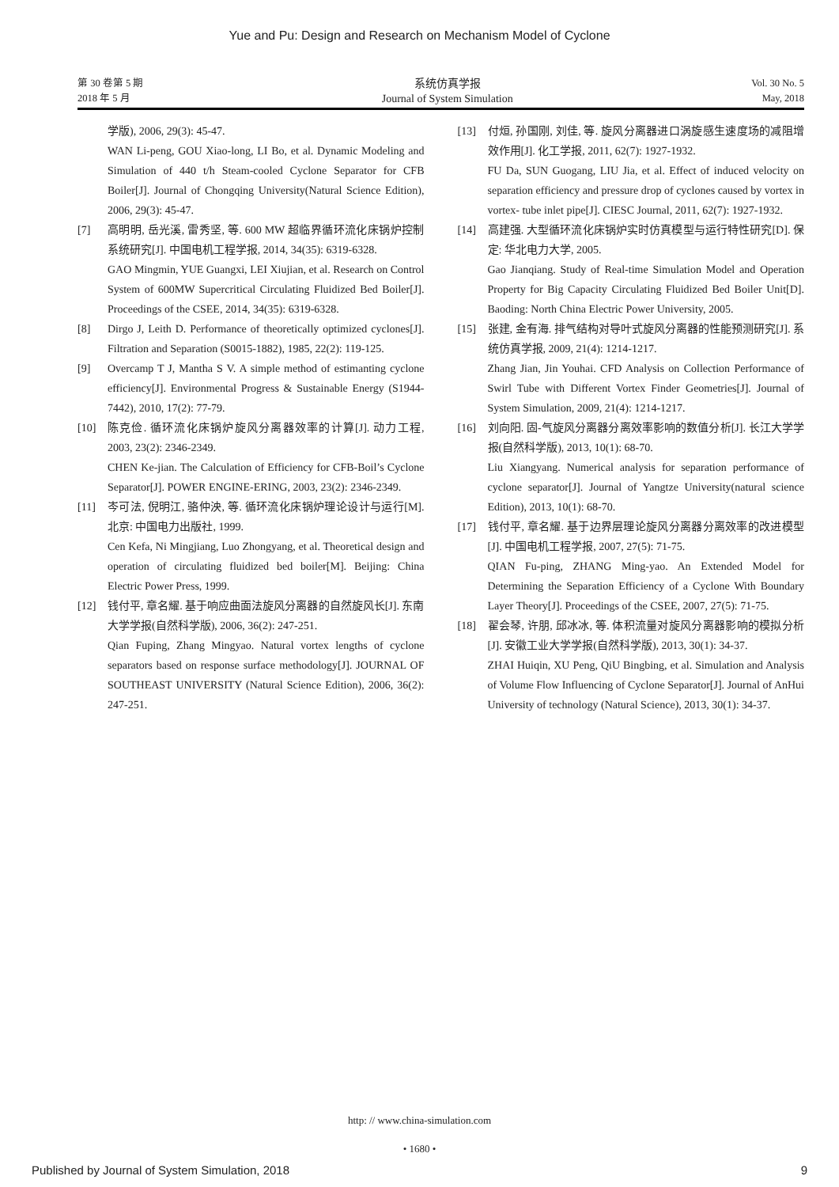Yue and Pu: Design and Research on Mechanism Model of Cyclone
第 30 卷第 5 期
2018 年 5 月
系统仿真学报
Journal of System Simulation
Vol. 30 No. 5
May, 2018
学版), 2006, 29(3): 45-47.
WAN Li-peng, GOU Xiao-long, LI Bo, et al. Dynamic Modeling and Simulation of 440 t/h Steam-cooled Cyclone Separator for CFB Boiler[J]. Journal of Chongqing University(Natural Science Edition), 2006, 29(3): 45-47.
[7] 高明明, 岳光溪, 雷秀坚, 等. 600 MW 超临界循环流化床锅炉控制系统研究[J]. 中国电机工程学报, 2014, 34(35): 6319-6328.
GAO Mingmin, YUE Guangxi, LEI Xiujian, et al. Research on Control System of 600MW Supercritical Circulating Fluidized Bed Boiler[J]. Proceedings of the CSEE, 2014, 34(35): 6319-6328.
[8] Dirgo J, Leith D. Performance of theoretically optimized cyclones[J]. Filtration and Separation (S0015-1882), 1985, 22(2): 119-125.
[9] Overcamp T J, Mantha S V. A simple method of estimanting cyclone efficiency[J]. Environmental Progress & Sustainable Energy (S1944-7442), 2010, 17(2): 77-79.
[10] 陈克俭. 循环流化床锅炉旋风分离器效率的计算[J]. 动力工程, 2003, 23(2): 2346-2349.
CHEN Ke-jian. The Calculation of Efficiency for CFB-Boil’s Cyclone Separator[J]. POWER ENGINE-ERING, 2003, 23(2): 2346-2349.
[11] 岑可法, 倪明江, 骆仲泱, 等. 循环流化床锅炉理论设计与运行[M]. 北京: 中国电力出版社, 1999.
Cen Kefa, Ni Mingjiang, Luo Zhongyang, et al. Theoretical design and operation of circulating fluidized bed boiler[M]. Beijing: China Electric Power Press, 1999.
[12] 钱付平, 章名耀. 基于响应曲面法旋风分离器的自然旋风长[J]. 东南大学学报(自然科学版), 2006, 36(2): 247-251.
Qian Fuping, Zhang Mingyao. Natural vortex lengths of cyclone separators based on response surface methodology[J]. JOURNAL OF SOUTHEAST UNIVERSITY (Natural Science Edition), 2006, 36(2): 247-251.
[13] 付烜, 孙国刚, 刘佳, 等. 旋风分离器进口涡旋感生速度场的减阻增效作用[J]. 化工学报, 2011, 62(7): 1927-1932.
FU Da, SUN Guogang, LIU Jia, et al. Effect of induced velocity on separation efficiency and pressure drop of cyclones caused by vortex in vortex- tube inlet pipe[J]. CIESC Journal, 2011, 62(7): 1927-1932.
[14] 高建强. 大型循环流化床锅炉实时仿真模型与运行特性研究[D]. 保定: 华北电力大学, 2005.
Gao Jianqiang. Study of Real-time Simulation Model and Operation Property for Big Capacity Circulating Fluidized Bed Boiler Unit[D]. Baoding: North China Electric Power University, 2005.
[15] 张建, 金有海. 排气结构对导叶式旋风分离器的性能预测研究[J]. 系统仿真学报, 2009, 21(4): 1214-1217.
Zhang Jian, Jin Youhai. CFD Analysis on Collection Performance of Swirl Tube with Different Vortex Finder Geometries[J]. Journal of System Simulation, 2009, 21(4): 1214-1217.
[16] 刘向阳. 固-气旋风分离器分离效率影响的数值分析[J]. 长江大学学报(自然科学版), 2013, 10(1): 68-70.
Liu Xiangyang. Numerical analysis for separation performance of cyclone separator[J]. Journal of Yangtze University(natural science Edition), 2013, 10(1): 68-70.
[17] 钱付平, 章名耀. 基于边界层理论旋风分离器分离效率的改进模型[J]. 中国电机工程学报, 2007, 27(5): 71-75.
QIAN Fu-ping, ZHANG Ming-yao. An Extended Model for Determining the Separation Efficiency of a Cyclone With Boundary Layer Theory[J]. Proceedings of the CSEE, 2007, 27(5): 71-75.
[18] 翟会琴, 许朋, 邱冰冰, 等. 体积流量对旋风分离器影响的模拟分析[J]. 安徽工业大学学报(自然科学版), 2013, 30(1): 34-37.
ZHAI Huiqin, XU Peng, QiU Bingbing, et al. Simulation and Analysis of Volume Flow Influencing of Cyclone Separator[J]. Journal of AnHui University of technology (Natural Science), 2013, 30(1): 34-37.
http: // www.china-simulation.com
• 1680 •
Published by Journal of System Simulation, 2018 9